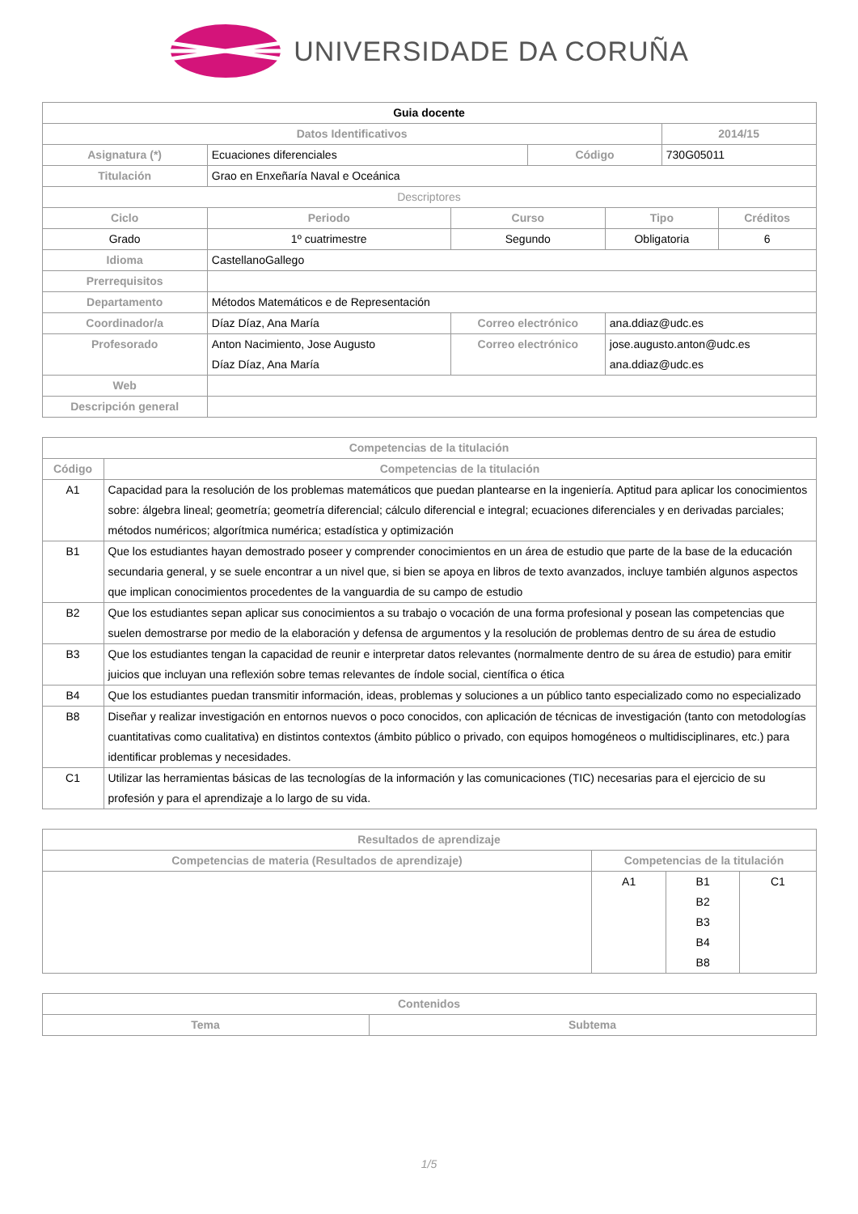UNIVERSIDADE DA CORUÑA
| Guia docente | | | | | | |
| Datos Identificativos | | | | | 2014/15 | |
| Asignatura (*) | Ecuaciones diferenciales | | Código | | 730G05011 | |
| Titulación | Grao en Enxeñaría Naval e Oceánica | | | | | |
| Descriptores | | | | | | |
| Ciclo | Periodo | Curso | | Tipo | | Créditos |
| Grado | 1º cuatrimestre | Segundo | | Obligatoria | | 6 |
| Idioma | CastellanoGallego | | | | | |
| Prerrequisitos | | | | | | |
| Departamento | Métodos Matemáticos e de Representación | | | | | |
| Coordinador/a | Díaz Díaz, Ana María | Correo electrónico | | ana.ddiaz@udc.es | | |
| Profesorado | Anton Nacimiento, Jose Augusto Díaz Díaz, Ana María | Correo electrónico | | jose.augusto.anton@udc.es ana.ddiaz@udc.es | | |
| Web | | | | | | |
| Descripción general | | | | | | |
| Competencias de la titulación | |
| --- | --- |
| Código | Competencias de la titulación |
| A1 | Capacidad para la resolución de los problemas matemáticos que puedan plantearse en la ingeniería. Aptitud para aplicar los conocimientos sobre: álgebra lineal; geometría; geometría diferencial; cálculo diferencial e integral; ecuaciones diferenciales y en derivadas parciales; métodos numéricos; algorítmica numérica; estadística y optimización |
| B1 | Que los estudiantes hayan demostrado poseer y comprender conocimientos en un área de estudio que parte de la base de la educación secundaria general, y se suele encontrar a un nivel que, si bien se apoya en libros de texto avanzados, incluye también algunos aspectos que implican conocimientos procedentes de la vanguardia de su campo de estudio |
| B2 | Que los estudiantes sepan aplicar sus conocimientos a su trabajo o vocación de una forma profesional y posean las competencias que suelen demostrarse por medio de la elaboración y defensa de argumentos y la resolución de problemas dentro de su área de estudio |
| B3 | Que los estudiantes tengan la capacidad de reunir e interpretar datos relevantes (normalmente dentro de su área de estudio) para emitir juicios que incluyan una reflexión sobre temas relevantes de índole social, científica o ética |
| B4 | Que los estudiantes puedan transmitir información, ideas, problemas y soluciones a un público tanto especializado como no especializado |
| B8 | Diseñar y realizar investigación en entornos nuevos o poco conocidos, con aplicación de técnicas de investigación (tanto con metodologías cuantitativas como cualitativa) en distintos contextos (ámbito público o privado, con equipos homogéneos o multidisciplinares, etc.) para identificar problemas y necesidades. |
| C1 | Utilizar las herramientas básicas de las tecnologías de la información y las comunicaciones (TIC) necesarias para el ejercicio de su profesión y para el aprendizaje a lo largo de su vida. |
| Resultados de aprendizaje | | | |
| --- | --- | --- | --- |
| Competencias de materia (Resultados de aprendizaje) | Competencias de la titulación | | |
| | A1 | B1 B2 B3 B4 B8 | C1 |
| Contenidos | |
| --- | --- |
| Tema | Subtema |
1/5